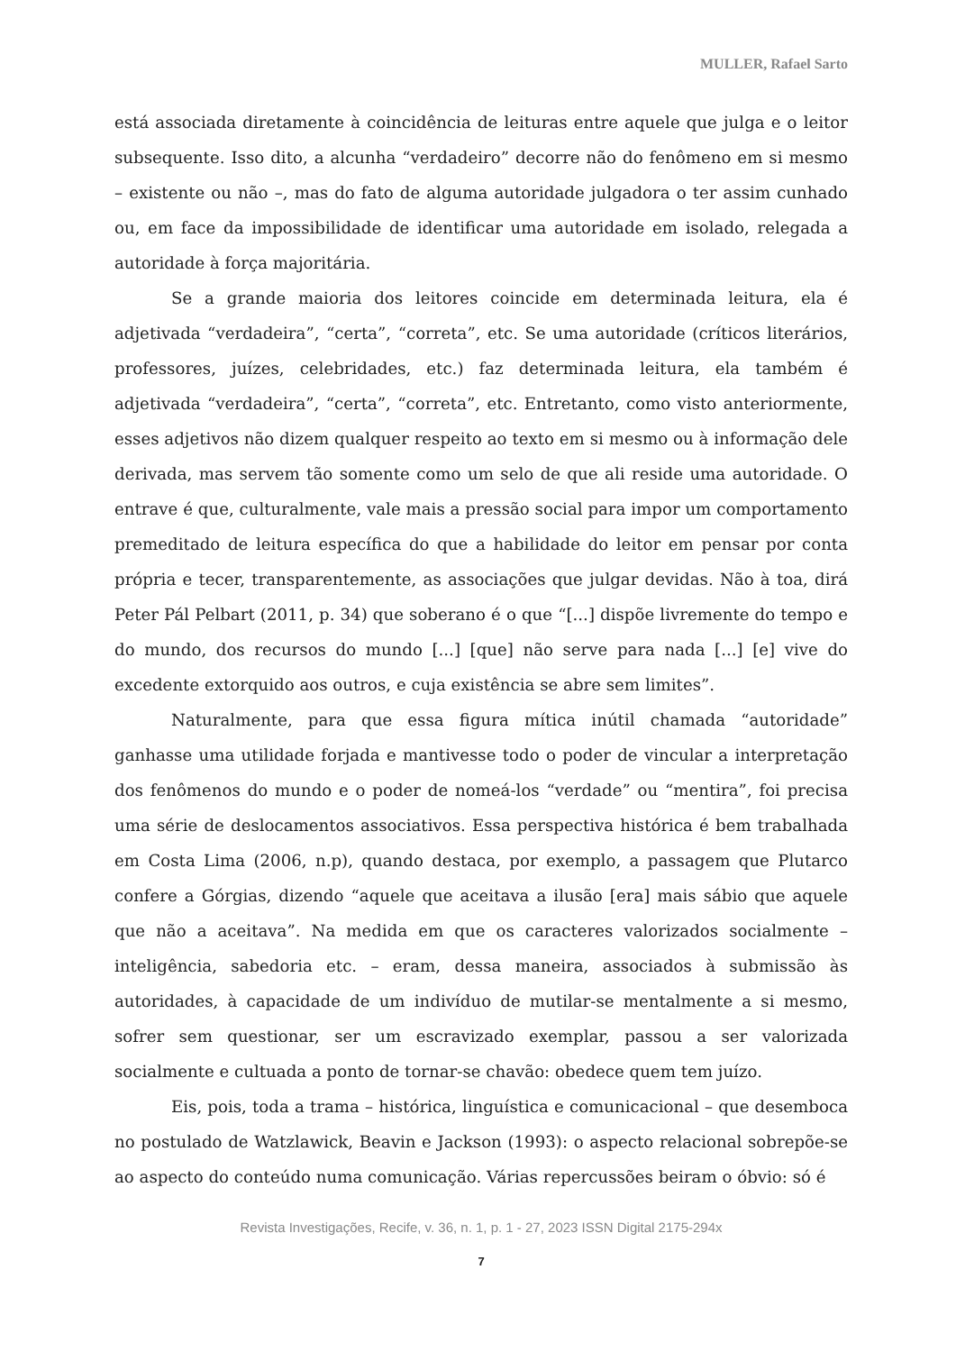MULLER, Rafael Sarto
está associada diretamente à coincidência de leituras entre aquele que julga e o leitor subsequente. Isso dito, a alcunha “verdadeiro” decorre não do fenômeno em si mesmo – existente ou não –, mas do fato de alguma autoridade julgadora o ter assim cunhado ou, em face da impossibilidade de identificar uma autoridade em isolado, relegada a autoridade à força majoritária.
Se a grande maioria dos leitores coincide em determinada leitura, ela é adjetivada “verdadeira”, “certa”, “correta”, etc. Se uma autoridade (críticos literários, professores, juízes, celebridades, etc.) faz determinada leitura, ela também é adjetivada “verdadeira”, “certa”, “correta”, etc. Entretanto, como visto anteriormente, esses adjetivos não dizem qualquer respeito ao texto em si mesmo ou à informação dele derivada, mas servem tão somente como um selo de que ali reside uma autoridade. O entrave é que, culturalmente, vale mais a pressão social para impor um comportamento premeditado de leitura específica do que a habilidade do leitor em pensar por conta própria e tecer, transparentemente, as associações que julgar devidas. Não à toa, dirá Peter Pál Pelbart (2011, p. 34) que soberano é o que “[...] dispõe livremente do tempo e do mundo, dos recursos do mundo [...] [que] não serve para nada [...] [e] vive do excedente extorquido aos outros, e cuja existência se abre sem limites”.
Naturalmente, para que essa figura mítica inútil chamada “autoridade” ganhasse uma utilidade forjada e mantivesse todo o poder de vincular a interpretação dos fenômenos do mundo e o poder de nomeá-los “verdade” ou “mentira”, foi precisa uma série de deslocamentos associativos. Essa perspectiva histórica é bem trabalhada em Costa Lima (2006, n.p), quando destaca, por exemplo, a passagem que Plutarco confere a Górgias, dizendo “aquele que aceitava a ilusão [era] mais sábio que aquele que não a aceitava”. Na medida em que os caracteres valorizados socialmente – inteligência, sabedoria etc. – eram, dessa maneira, associados à submissão às autoridades, à capacidade de um indivíduo de mutilar-se mentalmente a si mesmo, sofrer sem questionar, ser um escravizado exemplar, passou a ser valorizada socialmente e cultuada a ponto de tornar-se chavão: obedece quem tem juízo.
Eis, pois, toda a trama – histórica, linguística e comunicacional – que desemboca no postulado de Watzlawick, Beavin e Jackson (1993): o aspecto relacional sobrepõe-se ao aspecto do conteúdo numa comunicação. Várias repercussões beiram o óbvio: só é
Revista Investigações, Recife, v. 36, n. 1, p. 1 - 27, 2023 ISSN Digital 2175-294x
7